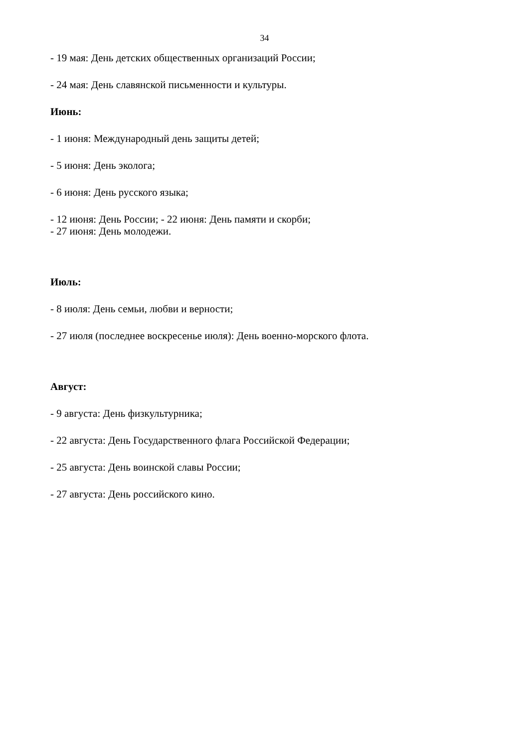34
- 19 мая: День детских общественных организаций России;
- 24 мая: День славянской письменности и культуры.
Июнь:
- 1 июня: Международный день защиты детей;
- 5 июня: День эколога;
- 6 июня: День русского языка;
- 12 июня: День России; - 22 июня: День памяти и скорби;
- 27 июня: День молодежи.
Июль:
- 8 июля: День семьи, любви и верности;
- 27 июля (последнее воскресенье июля): День военно-морского флота.
Август:
- 9 августа: День физкультурника;
- 22 августа: День Государственного флага Российской Федерации;
- 25 августа: День воинской славы России;
- 27 августа: День российского кино.